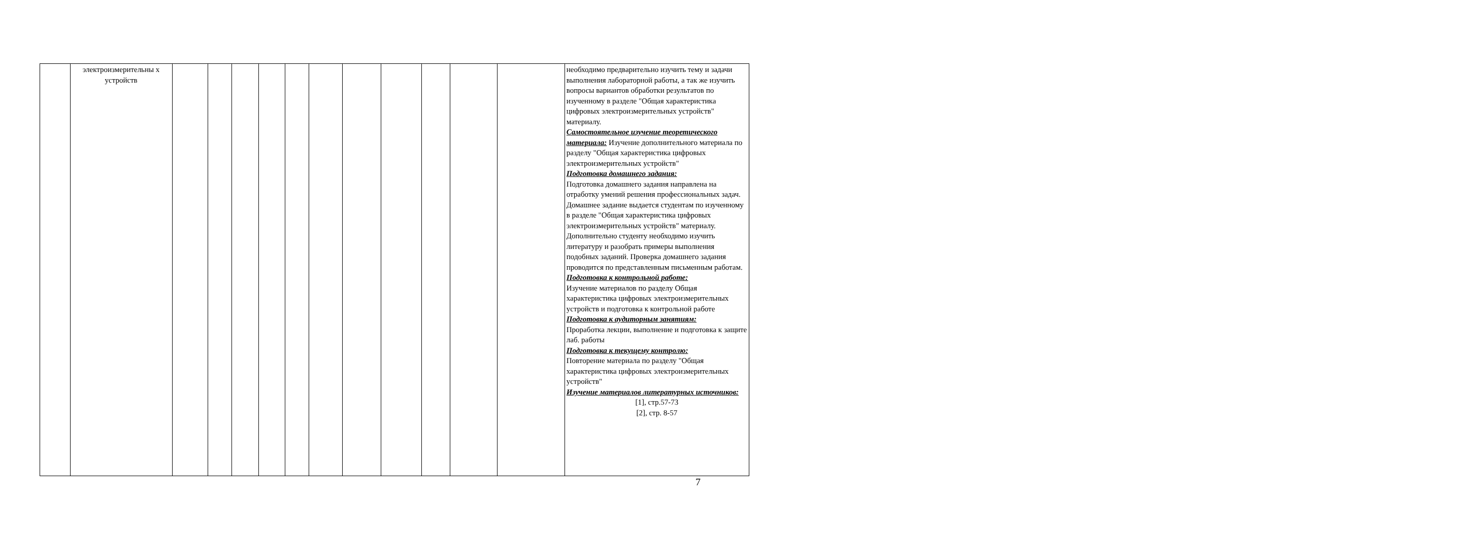| | электроизмерительны х устройств | | | | | | | | | | | | необходимо предварительно изучить тему и задачи выполнения лабораторной работы, а так же изучить вопросы вариантов обработки результатов по изученному в разделе "Общая характеристика цифровых электроизмерительных устройств" материалу. Самостоятельное изучение теоретического материала: Изучение дополнительного материала по разделу "Общая характеристика цифровых электроизмерительных устройств" Подготовка домашнего задания: Подготовка домашнего задания направлена на отработку умений решения профессиональных задач. Домашнее задание выдается студентам по изученному в разделе "Общая характеристика цифровых электроизмерительных устройств" материалу. Дополнительно студенту необходимо изучить литературу и разобрать примеры выполнения подобных заданий. Проверка домашнего задания проводится по представленным письменным работам. Подготовка к контрольной работе: Изучение материалов по разделу Общая характеристика цифровых электроизмерительных устройств и подготовка к контрольной работе Подготовка к аудиторным занятиям: Проработка лекции, выполнение и подготовка к защите лаб. работы Подготовка к текущему контролю: Повторение материала по разделу "Общая характеристика цифровых электроизмерительных устройств" Изучение материалов литературных источников: [1], стр.57-73 [2], стр. 8-57 |
7